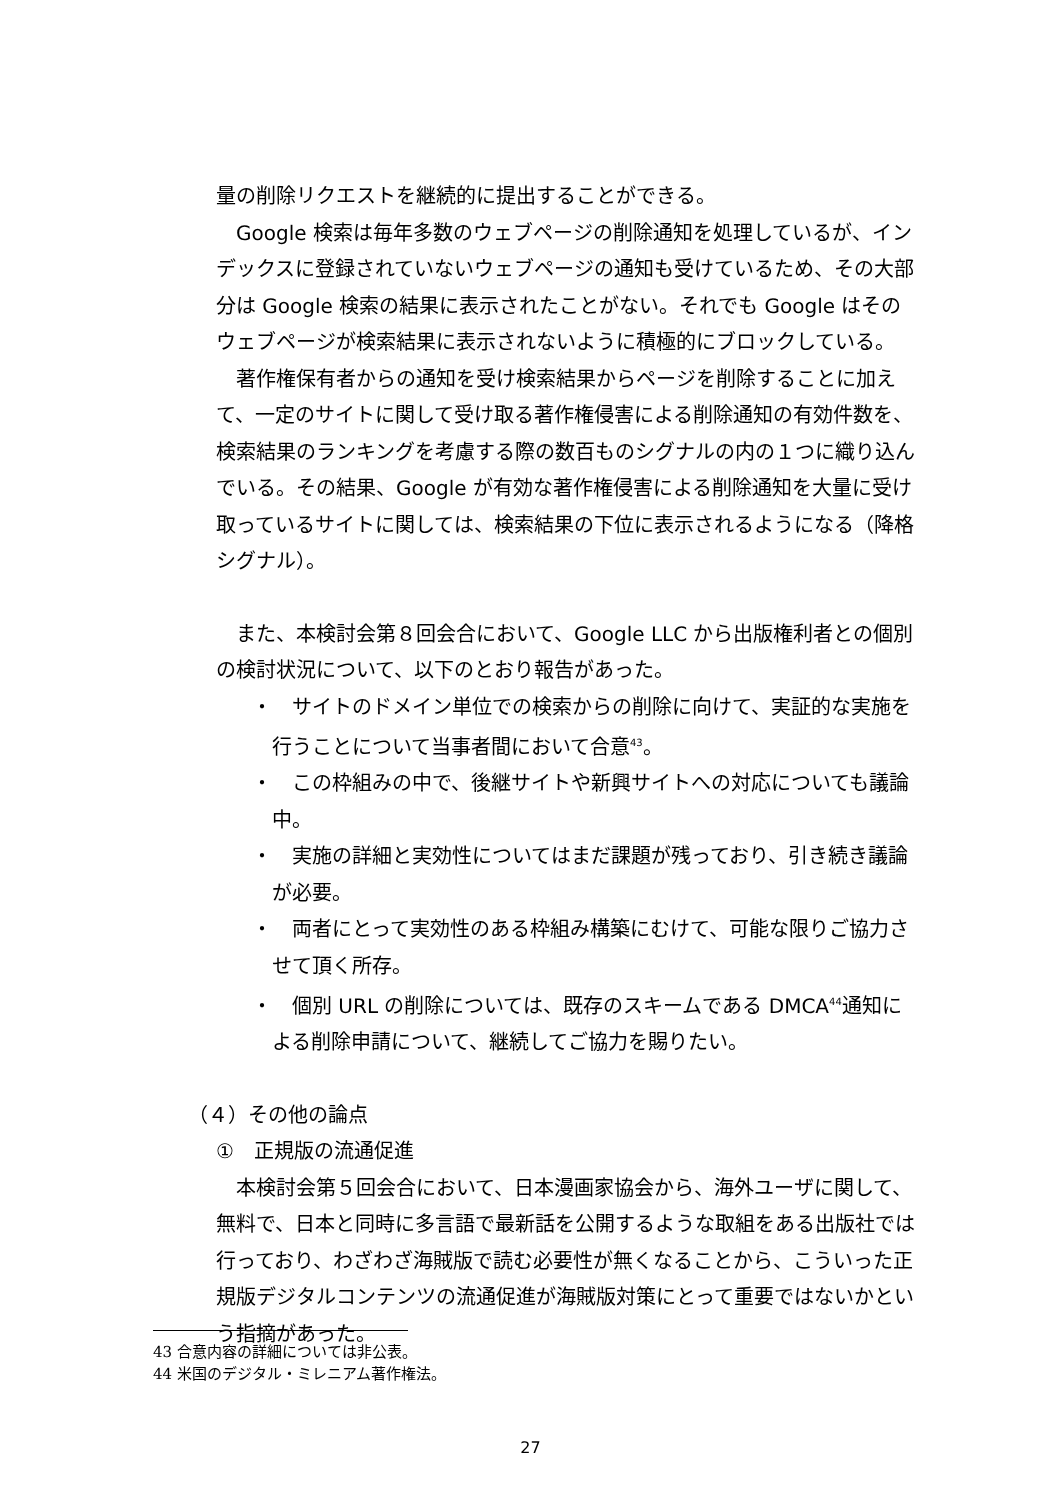量の削除リクエストを継続的に提出することができる。
Google 検索は毎年多数のウェブページの削除通知を処理しているが、インデックスに登録されていないウェブページの通知も受けているため、その大部分は Google 検索の結果に表示されたことがない。それでも Google はそのウェブページが検索結果に表示されないように積極的にブロックしている。
著作権保有者からの通知を受け検索結果からページを削除することに加えて、一定のサイトに関して受け取る著作権侵害による削除通知の有効件数を、検索結果のランキングを考慮する際の数百ものシグナルの内の１つに織り込んでいる。その結果、Google が有効な著作権侵害による削除通知を大量に受け取っているサイトに関しては、検索結果の下位に表示されるようになる（降格シグナル）。
また、本検討会第８回会合において、Google LLC から出版権利者との個別の検討状況について、以下のとおり報告があった。
・　サイトのドメイン単位での検索からの削除に向けて、実証的な実施を行うことについて当事者間において合意<sup>43</sup>。
・　この枠組みの中で、後継サイトや新興サイトへの対応についても議論中。
・　実施の詳細と実効性についてはまだ課題が残っており、引き続き議論が必要。
・　両者にとって実効性のある枠組み構築にむけて、可能な限りご協力させて頂く所存。
・　個別 URL の削除については、既存のスキームである DMCA<sup>44</sup>通知による削除申請について、継続してご協力を賜りたい。
（４）その他の論点
①　正規版の流通促進
本検討会第５回会合において、日本漫画家協会から、海外ユーザに関して、無料で、日本と同時に多言語で最新話を公開するような取組をある出版社では行っており、わざわざ海賊版で読む必要性が無くなることから、こういった正規版デジタルコンテンツの流通促進が海賊版対策にとって重要ではないかという指摘があった。
43 合意内容の詳細については非公表。
44 米国のデジタル・ミレニアム著作権法。
27